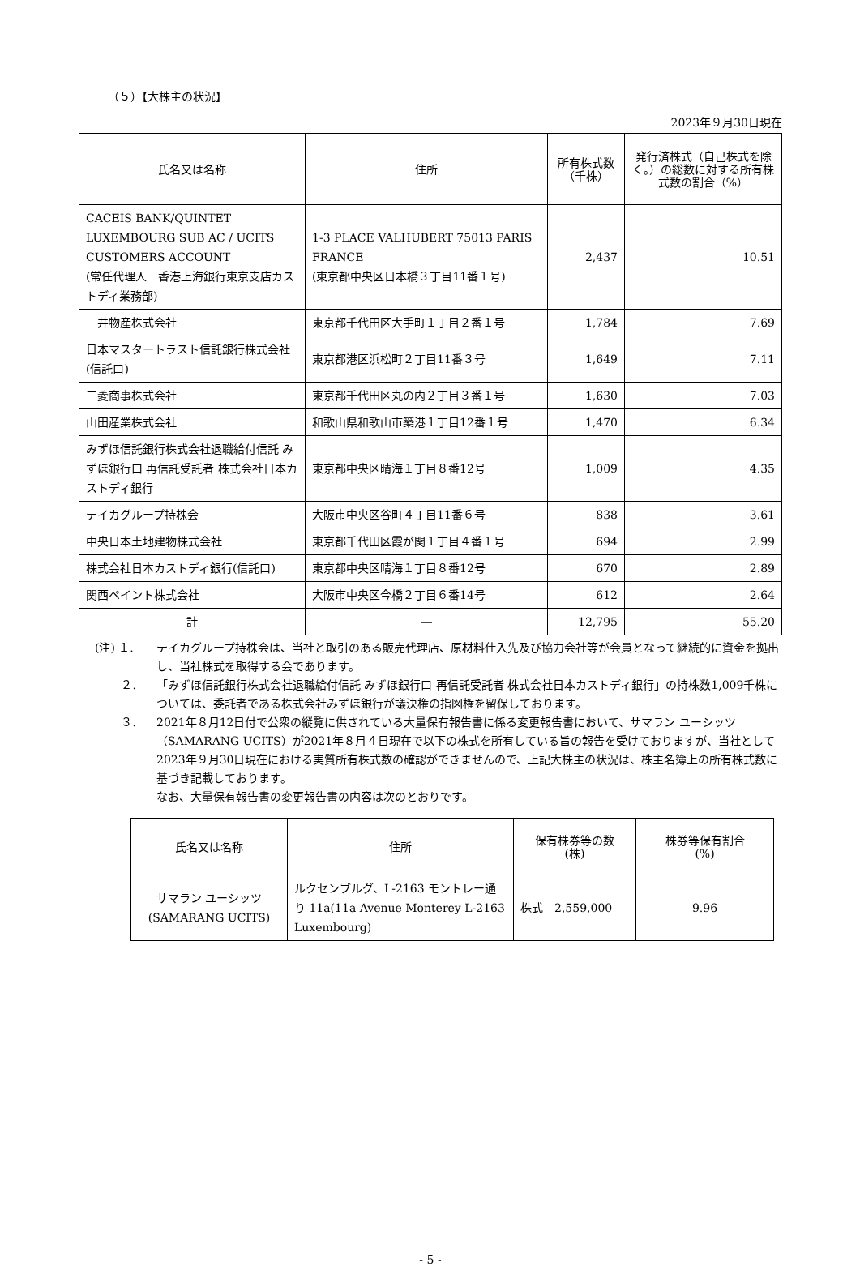（５）【大株主の状況】
2023年９月30日現在
| 氏名又は名称 | 住所 | 所有株式数 （千株） | 発行済株式（自己株式を除く。）の総数に対する所有株式数の割合（%） |
| --- | --- | --- | --- |
| CACEIS BANK/QUINTET LUXEMBOURG SUB AC / UCITS CUSTOMERS ACCOUNT (常任代理人 香港上海銀行東京支店カストディ業務部) | 1-3 PLACE VALHUBERT 75013 PARIS FRANCE (東京都中央区日本橋３丁目11番１号) | 2,437 | 10.51 |
| 三井物産株式会社 | 東京都千代田区大手町１丁目２番１号 | 1,784 | 7.69 |
| 日本マスタートラスト信託銀行株式会社(信託口) | 東京都港区浜松町２丁目11番３号 | 1,649 | 7.11 |
| 三菱商事株式会社 | 東京都千代田区丸の内２丁目３番１号 | 1,630 | 7.03 |
| 山田産業株式会社 | 和歌山県和歌山市築港１丁目12番１号 | 1,470 | 6.34 |
| みずほ信託銀行株式会社退職給付信託 みずほ銀行口 再信託受託者 株式会社日本カストディ銀行 | 東京都中央区晴海１丁目８番12号 | 1,009 | 4.35 |
| テイカグループ持株会 | 大阪市中央区谷町４丁目11番６号 | 838 | 3.61 |
| 中央日本土地建物株式会社 | 東京都千代田区霞が関１丁目４番１号 | 694 | 2.99 |
| 株式会社日本カストディ銀行(信託口) | 東京都中央区晴海１丁目８番12号 | 670 | 2.89 |
| 関西ペイント株式会社 | 大阪市中央区今橋２丁目６番14号 | 612 | 2.64 |
| 計 | ― | 12,795 | 55.20 |
(注) １. テイカグループ持株会は、当社と取引のある販売代理店、原材料仕入先及び協力会社等が会員となって継続的に資金を拠出し、当社株式を取得する会であります。
　　 ２. 「みずほ信託銀行株式会社退職給付信託 みずほ銀行口 再信託受託者 株式会社日本カストディ銀行」の持株数1,009千株については、委託者である株式会社みずほ銀行が議決権の指図権を留保しております。
　　 ３. 2021年８月12日付で公衆の縦覧に供されている大量保有報告書に係る変更報告書において、サマラン ユーシッツ（SAMARANG UCITS）が2021年８月４日現在で以下の株式を所有している旨の報告を受けておりますが、当社として2023年９月30日現在における実質所有株式数の確認ができませんので、上記大株主の状況は、株主名簿上の所有株式数に基づき記載しております。
なお、大量保有報告書の変更報告書の内容は次のとおりです。
| 氏名又は名称 | 住所 | 保有株券等の数 (株) | 株券等保有割合 (%) |
| --- | --- | --- | --- |
| サマラン ユーシッツ (SAMARANG UCITS) | ルクセンブルグ、L-2163 モントレー通り 11a(11a Avenue Monterey L-2163 Luxembourg) | 株式 2,559,000 | 9.96 |
- 5 -